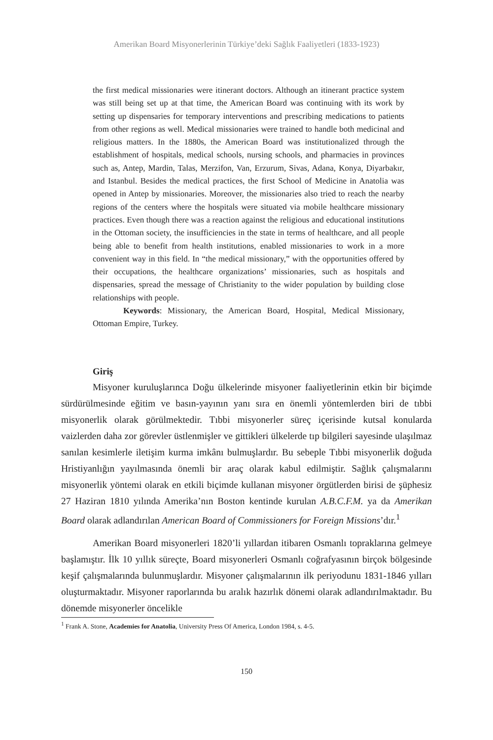Amerikan Board Misyonerlerinin Türkiye’deki Sağlık Faaliyetleri (1833-1923)
the first medical missionaries were itinerant doctors. Although an itinerant practice system was still being set up at that time, the American Board was continuing with its work by setting up dispensaries for temporary interventions and prescribing medications to patients from other regions as well. Medical missionaries were trained to handle both medicinal and religious matters. In the 1880s, the American Board was institutionalized through the establishment of hospitals, medical schools, nursing schools, and pharmacies in provinces such as, Antep, Mardin, Talas, Merzifon, Van, Erzurum, Sivas, Adana, Konya, Diyarbakır, and Istanbul. Besides the medical practices, the first School of Medicine in Anatolia was opened in Antep by missionaries. Moreover, the missionaries also tried to reach the nearby regions of the centers where the hospitals were situated via mobile healthcare missionary practices. Even though there was a reaction against the religious and educational institutions in the Ottoman society, the insufficiencies in the state in terms of healthcare, and all people being able to benefit from health institutions, enabled missionaries to work in a more convenient way in this field. In “the medical missionary,” with the opportunities offered by their occupations, the healthcare organizations’ missionaries, such as hospitals and dispensaries, spread the message of Christianity to the wider population by building close relationships with people.
Keywords: Missionary, the American Board, Hospital, Medical Missionary, Ottoman Empire, Turkey.
Giriş
Misyoner kuruluşlarınca Doğu ülkelerinde misyoner faaliyetlerinin etkin bir biçimde sürdürülmesinde eğitim ve basın-yayının yanı sıra en önemli yöntemlerden biri de tıbbi misyonerlik olarak görülmektedir. Tıbbi misyonerler süreç içerisinde kutsal konularda vaizlerden daha zor görevler üstlenmişler ve gittikleri ülkelerde tıp bilgileri sayesinde ulaşılmaz sanılan kesimlerle iletişim kurma imkânı bulmuşlardır. Bu sebeple Tıbbi misyonerlik doğuda Hristiyanlığın yayılmasında önemli bir araç olarak kabul edilmiştir. Sağlık çalışmalarını misyonerlik yöntemi olarak en etkili biçimde kullanan misyoner örgütlerden birisi de şüphesiz 27 Haziran 1810 yılında Amerika’nın Boston kentinde kurulan A.B.C.F.M. ya da Amerikan Board olarak adlandırılan American Board of Commissioners for Foreign Missions’dır.<sup>1</sup>
Amerikan Board misyonerleri 1820’li yıllardan itibaren Osmanlı topraklarına gelmeye başlamıştır. İlk 10 yıllık süreçte, Board misyonerleri Osmanlı coğrafyasının birçok bölgesinde keşif çalışmalarında bulunmuşlardır. Misyoner çalışmalarının ilk periyodunu 1831-1846 yılları oluşturmaktadır. Misyoner raporlarında bu aralık hazırlık dönemi olarak adlandırılmaktadır. Bu dönemde misyonerler öncelikle
<sup>1</sup> Frank A. Stone, Academies for Anatolia, University Press Of America, London 1984, s. 4-5.
150